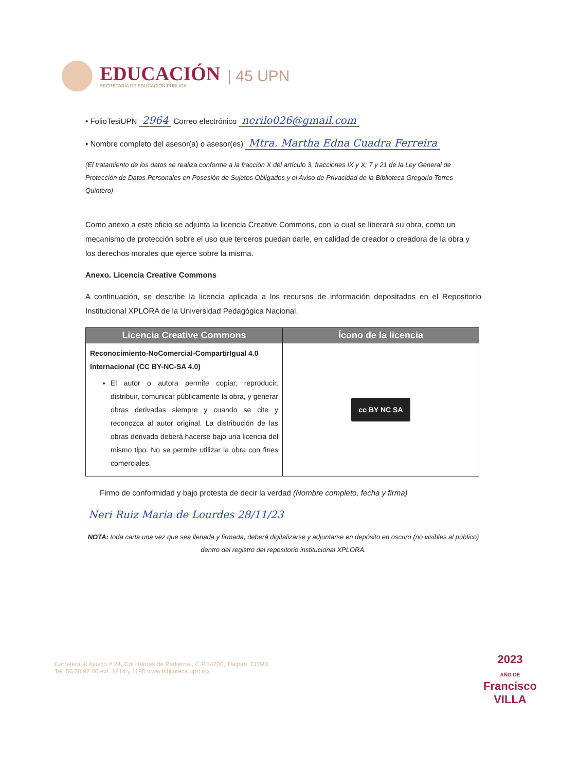EDUCACIÓN
SECRETARÍA DE EDUCACIÓN PÚBLICA
| 45 UPN
• FolioTesiUPN 2964 Correo electrónico nerilo026@gmail.com
• Nombre completo del asesor(a) o asesor(es) Mtra. Martha Edna Cuadra Ferreira
(El tratamiento de los datos se realiza conforme a la fracción X del artículo 3, fracciones IX y X; 7 y 21 de la Ley General de Protección de Datos Personales en Posesión de Sujetos Obligados y el Aviso de Privacidad de la Biblioteca Gregorio Torres Quintero)
Como anexo a este oficio se adjunta la licencia Creative Commons, con la cual se liberará su obra, como un mecanismo de protección sobre el uso que terceros puedan darle, en calidad de creador o creadora de la obra y los derechos morales que ejerce sobre la misma.
Anexo. Licencia Creative Commons
A continuación, se describe la licencia aplicada a los recursos de información depositados en el Repositorio Institucional XPLORA de la Universidad Pedagógica Nacional.
| Licencia Creative Commons | Ícono de la licencia |
| --- | --- |
| Reconocimiento-NoComercial-CompartirIgual 4.0 Internacional (CC BY-NC-SA 4.0) El autor o autora permite copiar, reproducir, distribuir, comunicar públicamente la obra, y generar obras derivadas siempre y cuando se cite y reconozca al autor original. La distribución de las obras derivada deberá hacerse bajo una licencia del mismo tipo. No se permite utilizar la obra con fines comerciales. | cc BY NC SA |
Firmo de conformidad y bajo protesta de decir la verdad (Nombre completo, fecha y firma)
Neri Ruiz Maria de Lourdes 28/11/23
NOTA: toda carta una vez que sea llenada y firmada, deberá digitalizarse y adjuntarse en depósito en oscuro (no visibles al público) dentro del registro del repositorio institucional XPLORA.
Carretera al Ajusco # 24, Col Héroes de Padierna., C.P.14200, Tlalpan, CDMX
Tel. 56 30 97 00 ext. 1814 y 1195 www.biblioteca.upn.mx
2023
AÑO DE
Francisco
VILLA